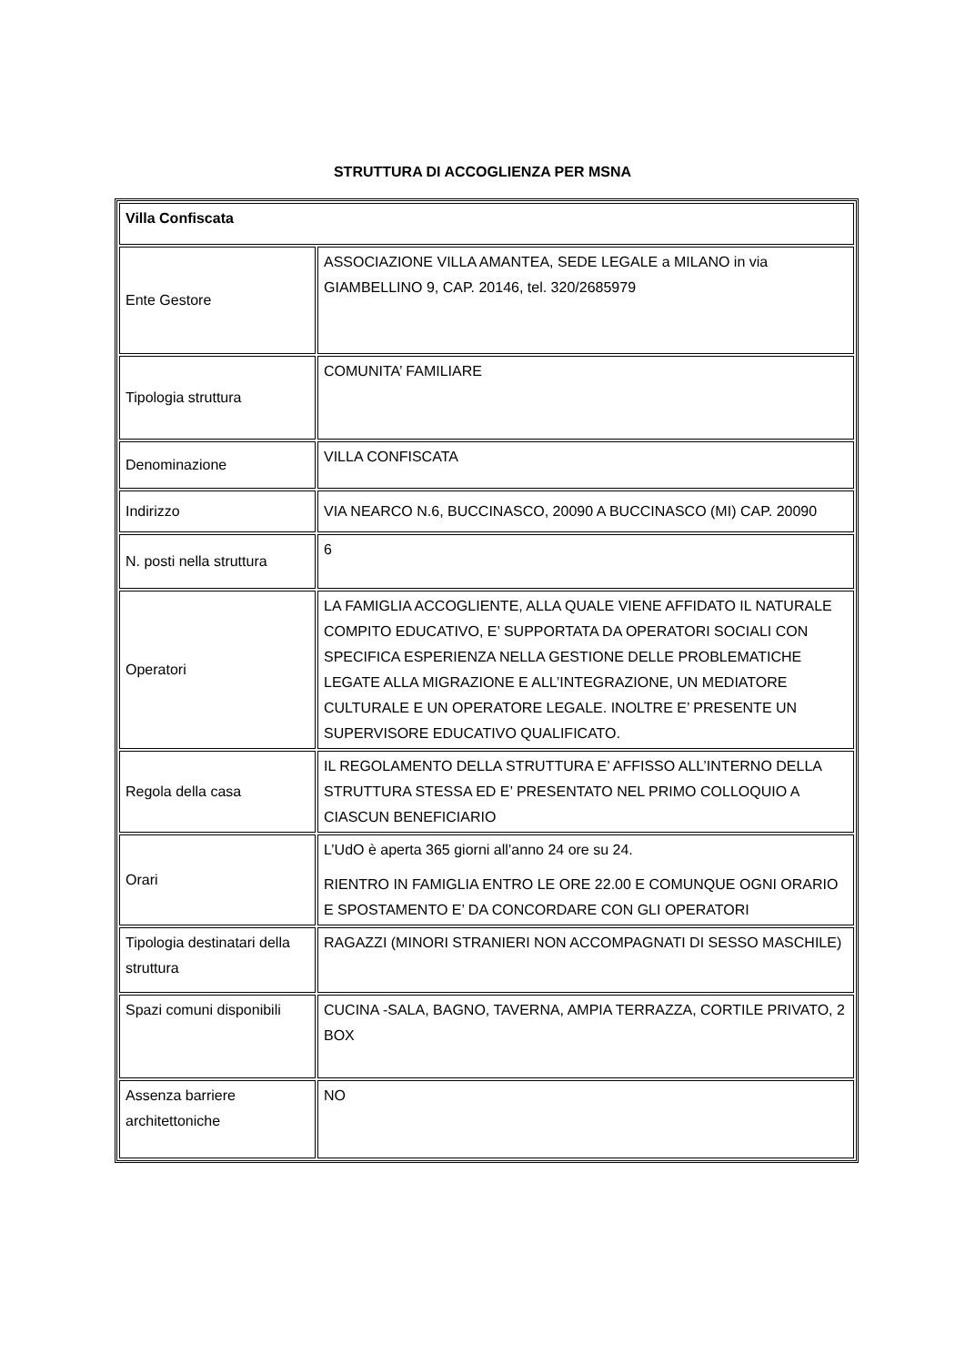STRUTTURA DI ACCOGLIENZA PER MSNA
| Villa Confiscata | |
| Ente Gestore | ASSOCIAZIONE VILLA AMANTEA, SEDE LEGALE a MILANO in via GIAMBELLINO 9, CAP. 20146, tel. 320/2685979 |
| Tipologia struttura | COMUNITA’ FAMILIARE |
| Denominazione | VILLA CONFISCATA |
| Indirizzo | VIA NEARCO N.6, BUCCINASCO, 20090 A BUCCINASCO (MI) CAP. 20090 |
| N. posti nella struttura | 6 |
| Operatori | LA FAMIGLIA ACCOGLIENTE, ALLA QUALE VIENE AFFIDATO IL NATURALE COMPITO EDUCATIVO, E’ SUPPORTATA DA OPERATORI SOCIALI CON SPECIFICA ESPERIENZA NELLA GESTIONE DELLE PROBLEMATICHE LEGATE ALLA MIGRAZIONE E ALL’INTEGRAZIONE, UN MEDIATORE CULTURALE E UN OPERATORE LEGALE. INOLTRE E’ PRESENTE UN SUPERVISORE EDUCATIVO QUALIFICATO. |
| Regola della casa | IL REGOLAMENTO DELLA STRUTTURA E’ AFFISSO ALL’INTERNO DELLA STRUTTURA STESSA ED E’ PRESENTATO NEL PRIMO COLLOQUIO A CIASCUN BENEFICIARIO |
| Orari | L’UdO è aperta 365 giorni all’anno 24 ore su 24. RIENTRO IN FAMIGLIA ENTRO LE ORE 22.00 E COMUNQUE OGNI ORARIO E SPOSTAMENTO E’ DA CONCORDARE CON GLI OPERATORI |
| Tipologia destinatari della struttura | RAGAZZI (MINORI STRANIERI NON ACCOMPAGNATI DI SESSO MASCHILE) |
| Spazi comuni disponibili | CUCINA -SALA, BAGNO, TAVERNA, AMPIA TERRAZZA, CORTILE PRIVATO, 2 BOX |
| Assenza barriere architettoniche | NO |